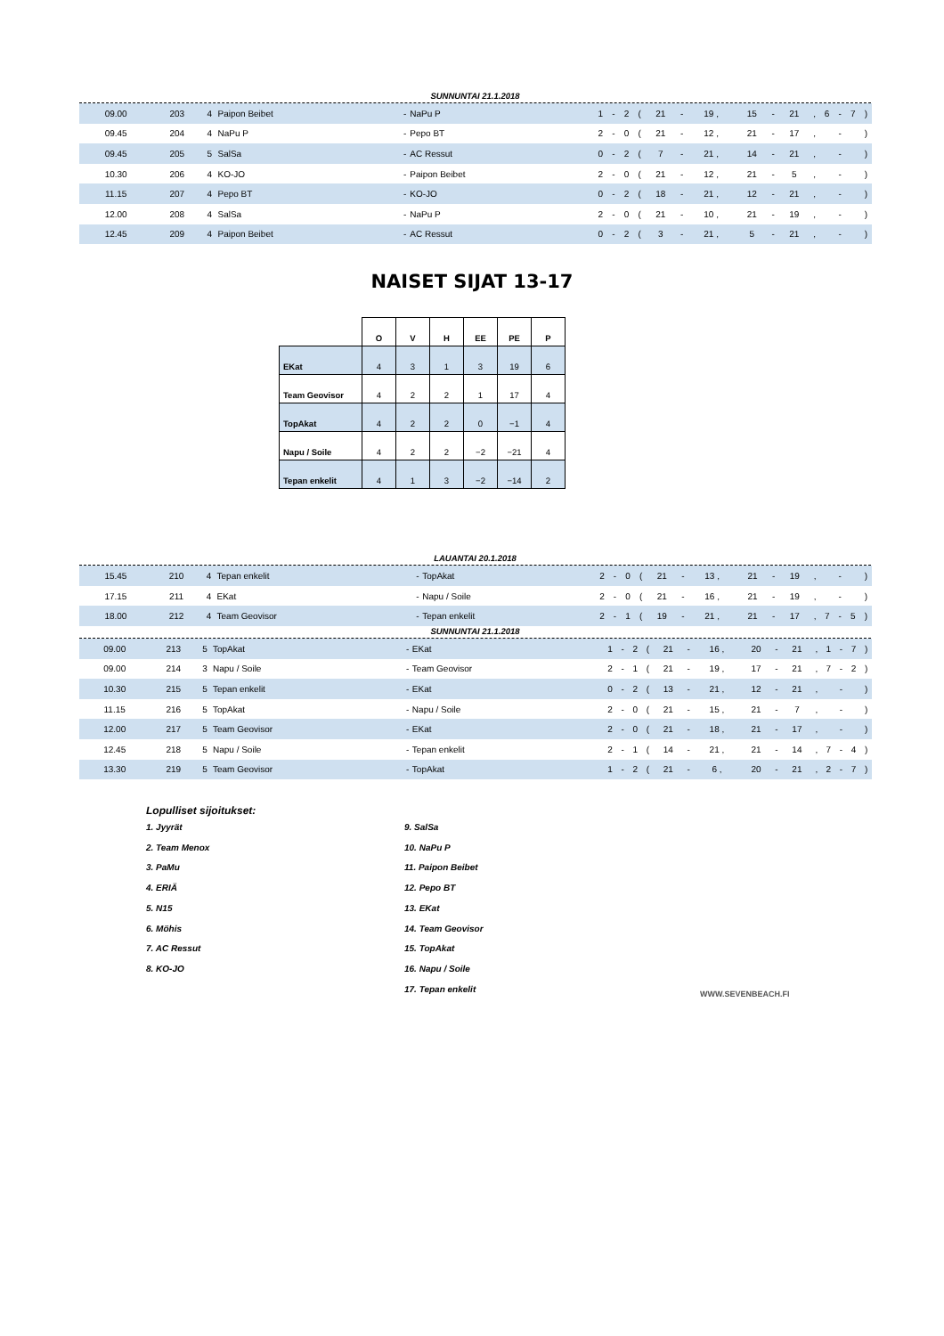SUNNUNTAI 21.1.2018
| 09.00 | 203 | 4 | Paipon Beibet | - | NaPu P | 1 | - | 2 | ( | 21 | - | 19 , | 15 | - | 21 | , | 6 | - | 7 | ) | |
| 09.45 | 204 | 4 | NaPu P | - | Pepo BT | 2 | - | 0 | ( | 21 | - | 12 , | 21 | - | 17 | , | | - | | ) | |
| 09.45 | 205 | 5 | SalSa | - | AC Ressut | 0 | - | 2 | ( | 7 | - | 21 , | 14 | - | 21 | , | | - | | ) | |
| 10.30 | 206 | 4 | KO-JO | - | Paipon Beibet | 2 | - | 0 | ( | 21 | - | 12 , | 21 | - | 5 | , | | - | | ) | |
| 11.15 | 207 | 4 | Pepo BT | - | KO-JO | 0 | - | 2 | ( | 18 | - | 21 , | 12 | - | 21 | , | | - | | ) | |
| 12.00 | 208 | 4 | SalSa | - | NaPu P | 2 | - | 0 | ( | 21 | - | 10 , | 21 | - | 19 | , | | - | | ) | |
| 12.45 | 209 | 4 | Paipon Beibet | - | AC Ressut | 0 | - | 2 | ( | 3 | - | 21 , | 5 | - | 21 | , | | - | | ) | |
NAISET SIJAT 13-17
| | O | V | H | EE | PE | P |
| EKat | 4 | 3 | 1 | 3 | 19 | 6 |
| Team Geovisor | 4 | 2 | 2 | 1 | 17 | 4 |
| TopAkat | 4 | 2 | 2 | 0 | −1 | 4 |
| Napu / Soile | 4 | 2 | 2 | −2 | −21 | 4 |
| Tepan enkelit | 4 | 1 | 3 | −2 | −14 | 2 |
LAUANTAI 20.1.2018
| 15.45 | 210 | 4 | Tepan enkelit | - | TopAkat | 2 | - | 0 | ( | 21 | - | 13 , | 21 | - | 19 | , | | - | | ) | |
| 17.15 | 211 | 4 | EKat | - | Napu / Soile | 2 | - | 0 | ( | 21 | - | 16 , | 21 | - | 19 | , | | - | | ) | |
| 18.00 | 212 | 4 | Team Geovisor | - | Tepan enkelit | 2 | - | 1 | ( | 19 | - | 21 , | 21 | - | 17 | , | 7 | - | 5 | ) | |
SUNNUNTAI 21.1.2018
| 09.00 | 213 | 5 | TopAkat | - | EKat | 1 | - | 2 | ( | 21 | - | 16 , | 20 | - | 21 | , | 1 | - | 7 | ) | |
| 09.00 | 214 | 3 | Napu / Soile | - | Team Geovisor | 2 | - | 1 | ( | 21 | - | 19 , | 17 | - | 21 | , | 7 | - | 2 | ) | |
| 10.30 | 215 | 5 | Tepan enkelit | - | EKat | 0 | - | 2 | ( | 13 | - | 21 , | 12 | - | 21 | , | | - | | ) | |
| 11.15 | 216 | 5 | TopAkat | - | Napu / Soile | 2 | - | 0 | ( | 21 | - | 15 , | 21 | - | 7 | , | | - | | ) | |
| 12.00 | 217 | 5 | Team Geovisor | - | EKat | 2 | - | 0 | ( | 21 | - | 18 , | 21 | - | 17 | , | | - | | ) | |
| 12.45 | 218 | 5 | Napu / Soile | - | Tepan enkelit | 2 | - | 1 | ( | 14 | - | 21 , | 21 | - | 14 | , | 7 | - | 4 | ) | |
| 13.30 | 219 | 5 | Team Geovisor | - | TopAkat | 1 | - | 2 | ( | 21 | - | 6 , | 20 | - | 21 | , | 2 | - | 7 | ) | |
Lopulliset sijoitukset:
1. Jyyrät
2. Team Menox
3. PaMu
4. ERIÄ
5. N15
6. Möhis
7. AC Ressut
8. KO-JO
9. SalSa
10. NaPu P
11. Paipon Beibet
12. Pepo BT
13. EKat
14. Team Geovisor
15. TopAkat
16. Napu / Soile
17. Tepan enkelit
WWW.SEVENBEACH.FI